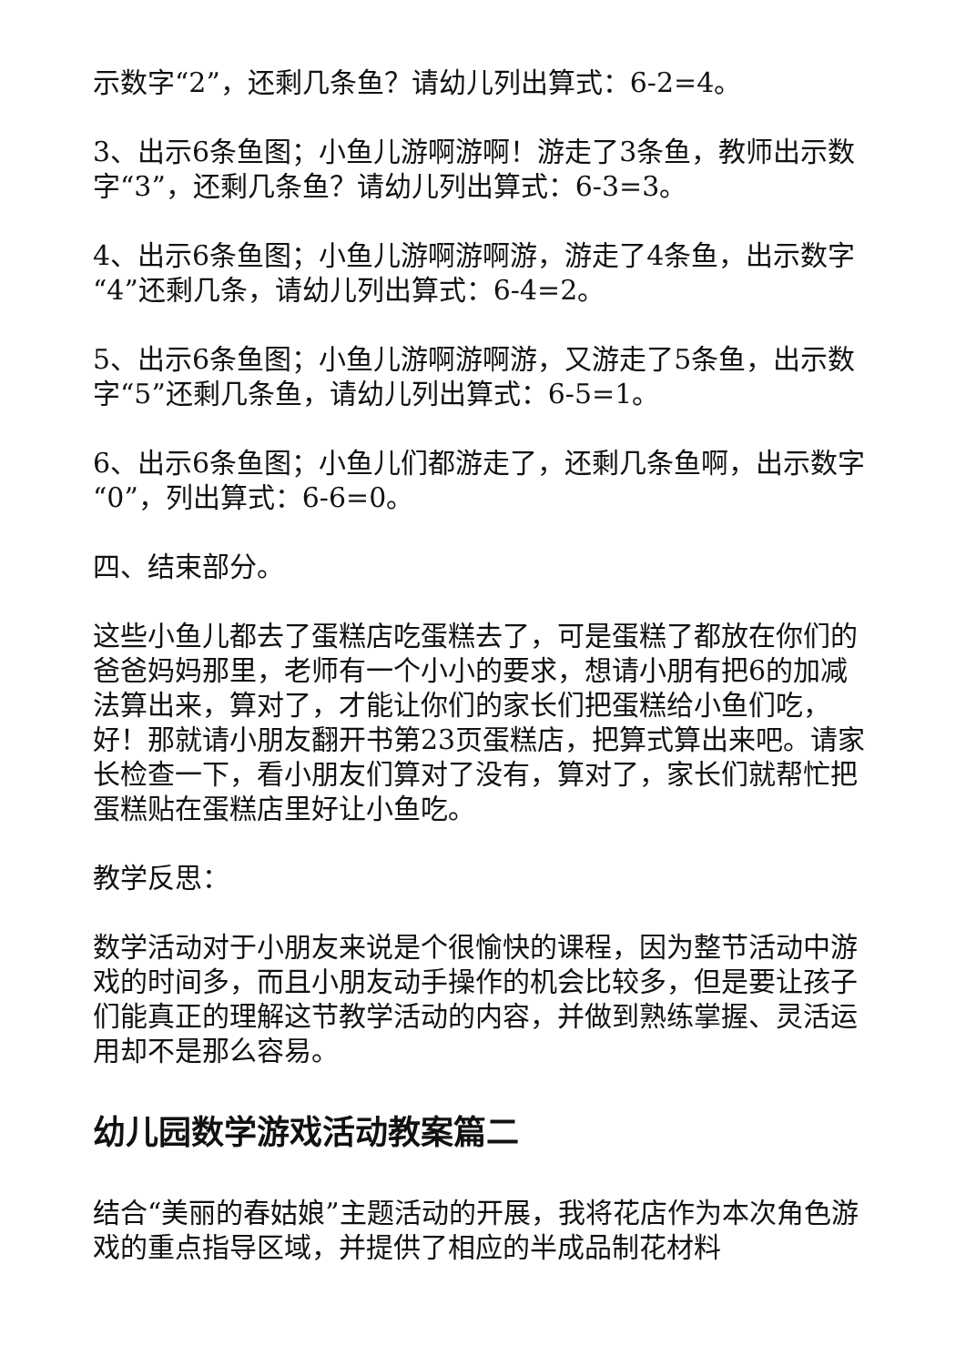示数字“2”，还剩几条鱼？请幼儿列出算式：6-2=4。
3、出示6条鱼图；小鱼儿游啊游啊！游走了3条鱼，教师出示数字“3”，还剩几条鱼？请幼儿列出算式：6-3=3。
4、出示6条鱼图；小鱼儿游啊游啊游，游走了4条鱼，出示数字“4”还剩几条，请幼儿列出算式：6-4=2。
5、出示6条鱼图；小鱼儿游啊游啊游，又游走了5条鱼，出示数字“5”还剩几条鱼，请幼儿列出算式：6-5=1。
6、出示6条鱼图；小鱼儿们都游走了，还剩几条鱼啊，出示数字“0”，列出算式：6-6=0。
四、结束部分。
这些小鱼儿都去了蛋糕店吃蛋糕去了，可是蛋糕了都放在你们的爸爸妈妈那里，老师有一个小小的要求，想请小朋有把6的加减法算出来，算对了，才能让你们的家长们把蛋糕给小鱼们吃，好！那就请小朋友翻开书第23页蛋糕店，把算式算出来吧。请家长检查一下，看小朋友们算对了没有，算对了，家长们就帮忙把蛋糕贴在蛋糕店里好让小鱼吃。
教学反思：
数学活动对于小朋友来说是个很愉快的课程，因为整节活动中游戏的时间多，而且小朋友动手操作的机会比较多，但是要让孩子们能真正的理解这节教学活动的内容，并做到熟练掌握、灵活运用却不是那么容易。
幼儿园数学游戏活动教案篇二
结合“美丽的春姑娘”主题活动的开展，我将花店作为本次角色游戏的重点指导区域，并提供了相应的半成品制花材料